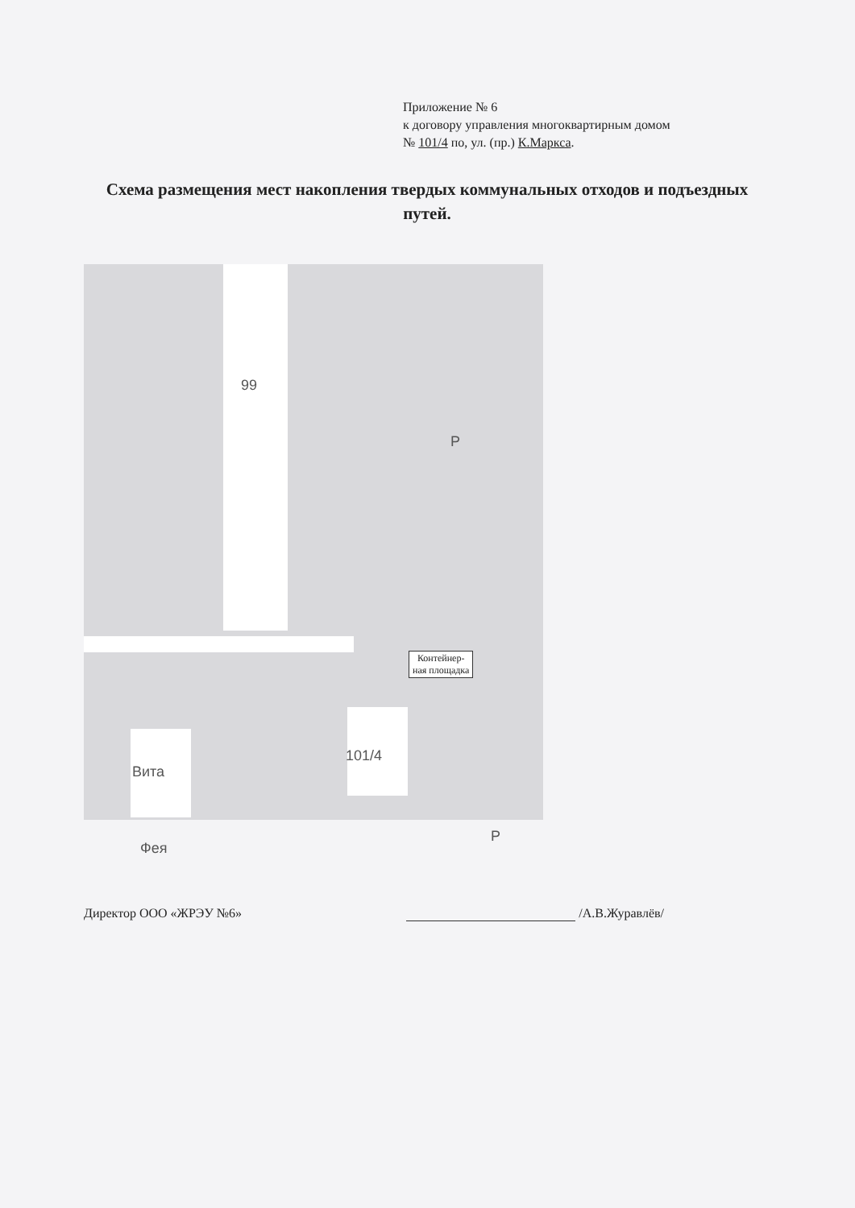Приложение № 6
к договору управления многоквартирным домом
№ 101/4 по, ул. (пр.) К.Маркса.
Схема размещения мест накопления твердых коммунальных отходов и подъездных путей.
99
101/4
Вита
Фея
P
P
Контейнер-
ная площадка
Директор ООО «ЖРЭУ №6» /А.В.Журавлёв/